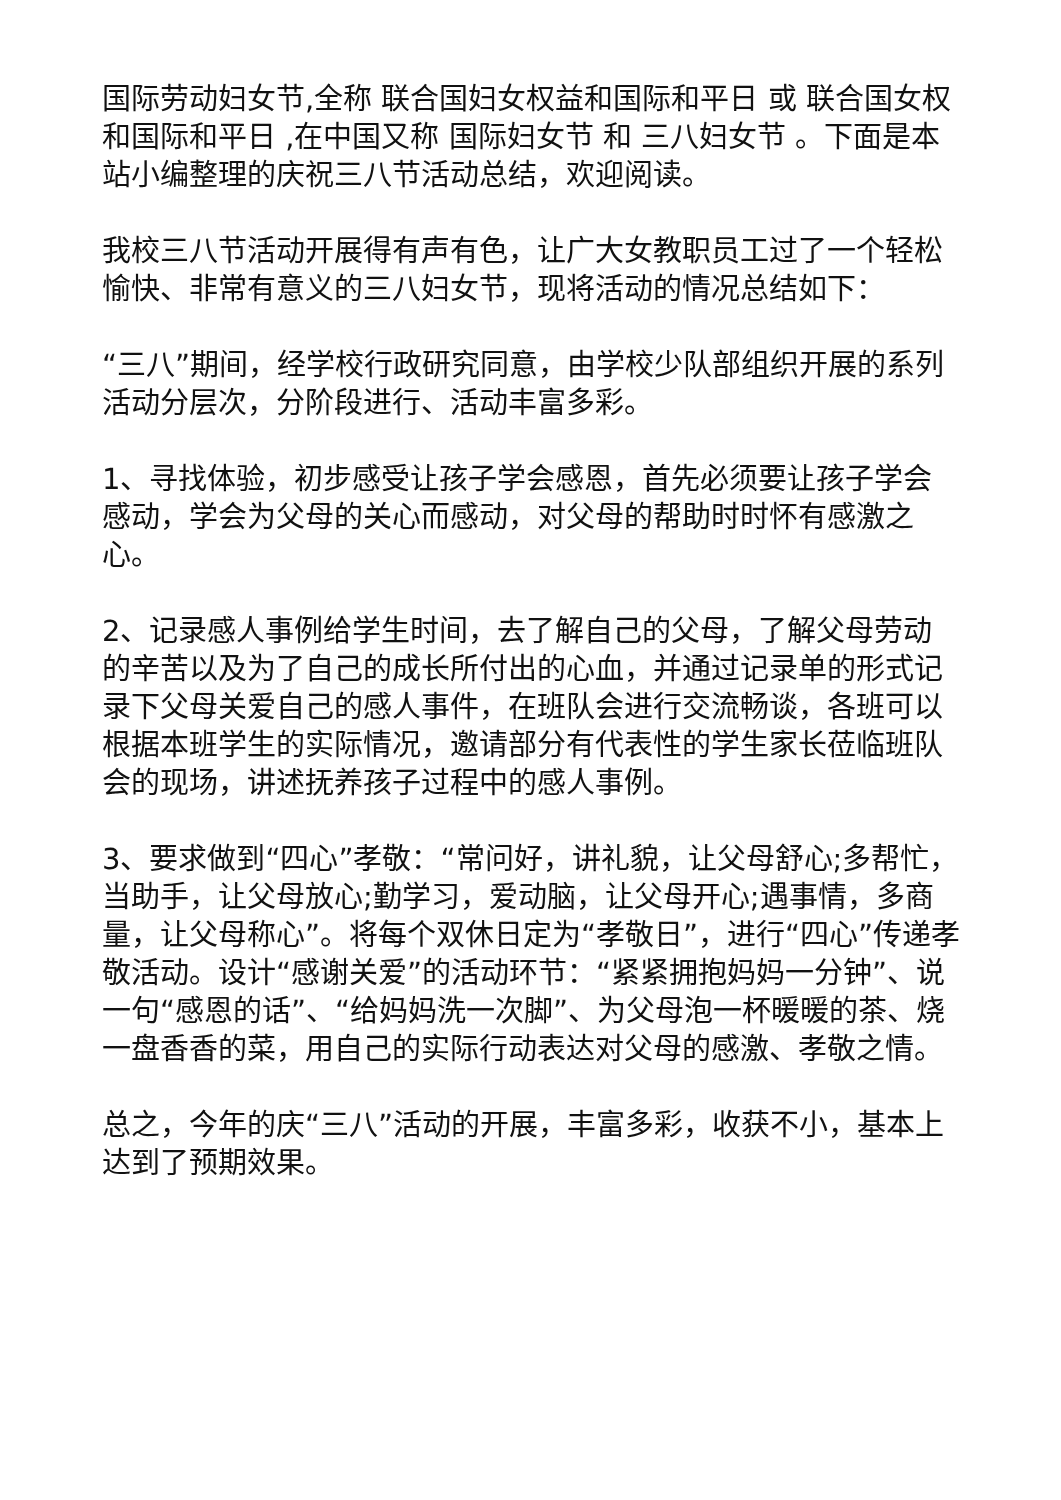国际劳动妇女节,全称 联合国妇女权益和国际和平日 或 联合国女权和国际和平日 ,在中国又称 国际妇女节 和 三八妇女节 。下面是本站小编整理的庆祝三八节活动总结，欢迎阅读。
我校三八节活动开展得有声有色，让广大女教职员工过了一个轻松愉快、非常有意义的三八妇女节，现将活动的情况总结如下：
“三八”期间，经学校行政研究同意，由学校少队部组织开展的系列活动分层次，分阶段进行、活动丰富多彩。
1、寻找体验，初步感受让孩子学会感恩，首先必须要让孩子学会感动，学会为父母的关心而感动，对父母的帮助时时怀有感激之心。
2、记录感人事例给学生时间，去了解自己的父母，了解父母劳动的辛苦以及为了自己的成长所付出的心血，并通过记录单的形式记录下父母关爱自己的感人事件，在班队会进行交流畅谈，各班可以根据本班学生的实际情况，邀请部分有代表性的学生家长莅临班队会的现场，讲述抚养孩子过程中的感人事例。
3、要求做到“四心”孝敬：“常问好，讲礼貌，让父母舒心;多帮忙，当助手，让父母放心;勤学习，爱动脑，让父母开心;遇事情，多商量，让父母称心”。将每个双休日定为“孝敬日”，进行“四心”传递孝敬活动。设计“感谢关爱”的活动环节：“紧紧拥抱妈妈一分钟”、说一句“感恩的话”、“给妈妈洗一次脚”、为父母泡一杯暖暖的茶、烧一盘香香的菜，用自己的实际行动表达对父母的感激、孝敬之情。
总之，今年的庆“三八”活动的开展，丰富多彩，收获不小，基本上达到了预期效果。